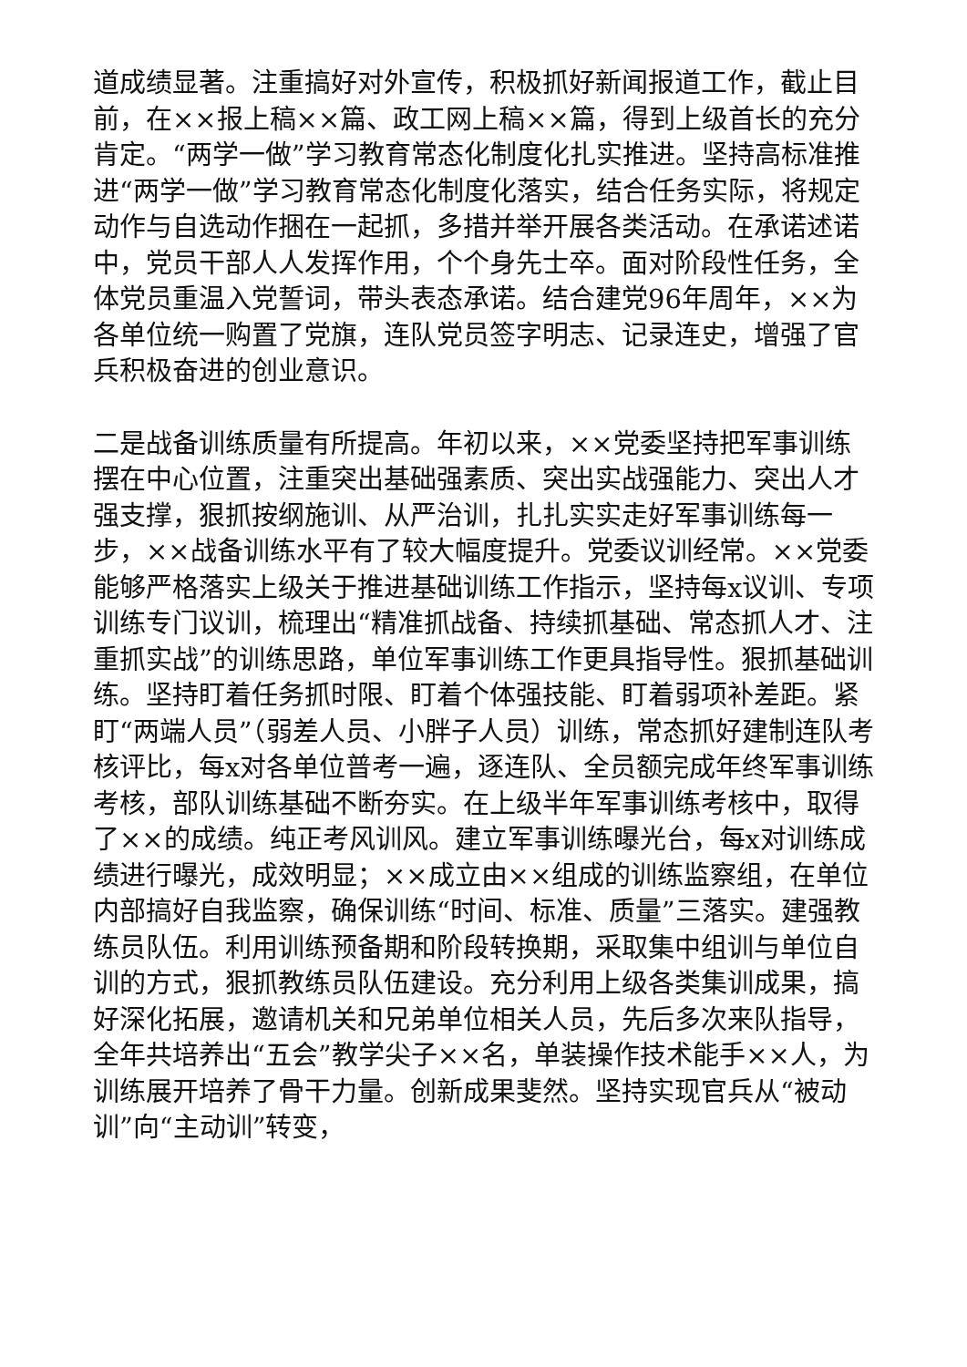道成绩显著。注重搞好对外宣传，积极抓好新闻报道工作，截止目前，在××报上稿××篇、政工网上稿××篇，得到上级首长的充分肯定。“两学一做”学习教育常态化制度化扎实推进。坚持高标准推进“两学一做”学习教育常态化制度化落实，结合任务实际，将规定动作与自选动作捆在一起抓，多措并举开展各类活动。在承诺述诺中，党员干部人人发挥作用，个个身先士卒。面对阶段性任务，全体党员重温入党誓词，带头表态承诺。结合建党96年周年，××为各单位统一购置了党旗，连队党员签字明志、记录连史，增强了官兵积极奋进的创业意识。
二是战备训练质量有所提高。年初以来，××党委坚持把军事训练摆在中心位置，注重突出基础强素质、突出实战强能力、突出人才强支撑，狠抓按纲施训、从严治训，扎扎实实走好军事训练每一步，××战备训练水平有了较大幅度提升。党委议训经常。××党委能够严格落实上级关于推进基础训练工作指示，坚持每x议训、专项训练专门议训，梳理出“精准抓战备、持续抓基础、常态抓人才、注重抓实战”的训练思路，单位军事训练工作更具指导性。狠抓基础训练。坚持盯着任务抓时限、盯着个体强技能、盯着弱项补差距。紧盯“两端人员”（弱差人员、小胖子人员）训练，常态抓好建制连队考核评比，每x对各单位普考一遍，逐连队、全员额完成年终军事训练考核，部队训练基础不断夯实。在上级半年军事训练考核中，取得了××的成绩。纯正考风训风。建立军事训练曝光台，每x对训练成绩进行曝光，成效明显；××成立由××组成的训练监察组，在单位内部搞好自我监察，确保训练“时间、标准、质量”三落实。建强教练员队伍。利用训练预备期和阶段转换期，采取集中组训与单位自训的方式，狠抓教练员队伍建设。充分利用上级各类集训成果，搞好深化拓展，邀请机关和兄弟单位相关人员，先后多次来队指导，全年共培养出“五会”教学尖子××名，单装操作技术能手××人，为训练展开培养了骨干力量。创新成果斐然。坚持实现官兵从“被动训”向“主动训”转变，